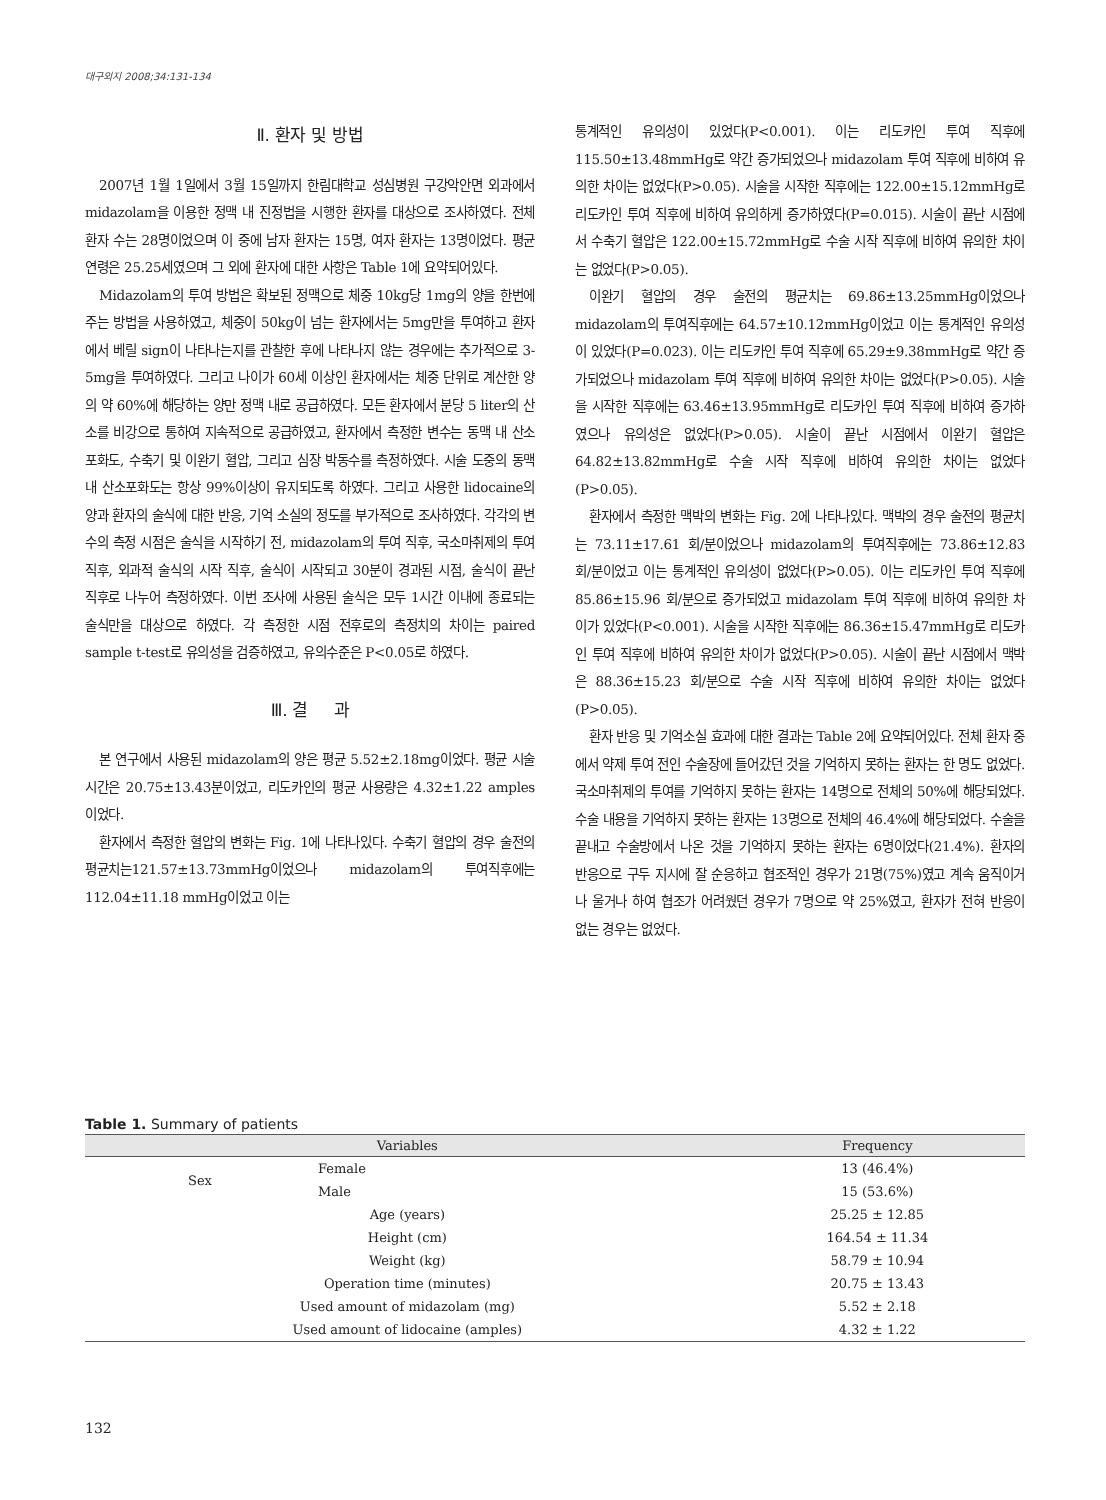대구외지 2008;34:131-134
Ⅱ. 환자 및 방법
2007년 1월 1일에서 3월 15일까지 한림대학교 성심병원 구강악안면 외과에서 midazolam을 이용한 정맥 내 진정법을 시행한 환자를 대상으로 조사하였다. 전체 환자 수는 28명이었으며 이 중에 남자 환자는 15명, 여자 환자는 13명이었다. 평균 연령은 25.25세였으며 그 외에 환자에 대한 사항은 Table 1에 요약되어있다.
Midazolam의 투여 방법은 확보된 정맥으로 체중 10kg당 1mg의 양을 한번에 주는 방법을 사용하였고, 체중이 50kg이 넘는 환자에서는 5mg만을 투여하고 환자에서 베릴 sign이 나타나는지를 관찰한 후에 나타나지 않는 경우에는 추가적으로 3-5mg을 투여하였다. 그리고 나이가 60세 이상인 환자에서는 체중 단위로 계산한 양의 약 60%에 해당하는 양만 정맥 내로 공급하였다. 모든 환자에서 분당 5 liter의 산소를 비강으로 통하여 지속적으로 공급하였고, 환자에서 측정한 변수는 동맥 내 산소포화도, 수축기 및 이완기 혈압, 그리고 심장 박동수를 측정하였다. 시술 도중의 동맥 내 산소포화도는 항상 99%이상이 유지되도록 하였다. 그리고 사용한 lidocaine의 양과 환자의 술식에 대한 반응, 기억 소실의 정도를 부가적으로 조사하였다. 각각의 변수의 측정 시점은 술식을 시작하기 전, midazolam의 투여 직후, 국소마취제의 투여 직후, 외과적 술식의 시작 직후, 술식이 시작되고 30분이 경과된 시점, 술식이 끝난 직후로 나누어 측정하였다. 이번 조사에 사용된 술식은 모두 1시간 이내에 종료되는 술식만을 대상으로 하였다. 각 측정한 시점 전후로의 측정치의 차이는 paired sample t-test로 유의성을 검증하였고, 유의수준은 P<0.05로 하였다.
Ⅲ. 결 과
본 연구에서 사용된 midazolam의 양은 평균 5.52±2.18mg이었다. 평균 시술 시간은 20.75±13.43분이었고, 리도카인의 평균 사용량은 4.32±1.22 amples이었다.
환자에서 측정한 혈압의 변화는 Fig. 1에 나타나있다. 수축기 혈압의 경우 술전의 평균치는121.57±13.73mmHg이었으나 midazolam의 투여직후에는 112.04±11.18 mmHg이었고 이는
통계적인 유의성이 있었다(P<0.001). 이는 리도카인 투여 직후에 115.50±13.48mmHg로 약간 증가되었으나 midazolam 투여 직후에 비하여 유의한 차이는 없었다(P>0.05). 시술을 시작한 직후에는 122.00±15.12mmHg로 리도카인 투여 직후에 비하여 유의하게 증가하였다(P=0.015). 시술이 끝난 시점에서 수축기 혈압은 122.00±15.72mmHg로 수술 시작 직후에 비하여 유의한 차이는 없었다(P>0.05).
이완기 혈압의 경우 술전의 평균치는 69.86±13.25mmHg이었으나 midazolam의 투여직후에는 64.57±10.12mmHg이었고 이는 통계적인 유의성이 있었다(P=0.023). 이는 리도카인 투여 직후에 65.29±9.38mmHg로 약간 증가되었으나 midazolam 투여 직후에 비하여 유의한 차이는 없었다(P>0.05). 시술을 시작한 직후에는 63.46±13.95mmHg로 리도카인 투여 직후에 비하여 증가하였으나 유의성은 없었다(P>0.05). 시술이 끝난 시점에서 이완기 혈압은 64.82±13.82mmHg로 수술 시작 직후에 비하여 유의한 차이는 없었다(P>0.05).
환자에서 측정한 맥박의 변화는 Fig. 2에 나타나있다. 맥박의 경우 술전의 평균치는 73.11±17.61 회/분이었으나 midazolam의 투여직후에는 73.86±12.83 회/분이었고 이는 통계적인 유의성이 없었다(P>0.05). 이는 리도카인 투여 직후에 85.86±15.96 회/분으로 증가되었고 midazolam 투여 직후에 비하여 유의한 차이가 있었다(P<0.001). 시술을 시작한 직후에는 86.36±15.47mmHg로 리도카인 투여 직후에 비하여 유의한 차이가 없었다(P>0.05). 시술이 끝난 시점에서 맥박은 88.36±15.23 회/분으로 수술 시작 직후에 비하여 유의한 차이는 없었다 (P>0.05).
환자 반응 및 기억소실 효과에 대한 결과는 Table 2에 요약되어있다. 전체 환자 중에서 약제 투여 전인 수술장에 들어갔던 것을 기억하지 못하는 환자는 한 명도 없었다. 국소마취제의 투여를 기억하지 못하는 환자는 14명으로 전체의 50%에 해당되었다. 수술 내용을 기억하지 못하는 환자는 13명으로 전체의 46.4%에 해당되었다. 수술을 끝내고 수술방에서 나온 것을 기억하지 못하는 환자는 6명이었다(21.4%). 환자의 반응으로 구두 지시에 잘 순응하고 협조적인 경우가 21명(75%)였고 계속 움직이거나 울거나 하여 협조가 어려웠던 경우가 7명으로 약 25%였고, 환자가 전혀 반응이 없는 경우는 없었다.
Table 1. Summary of patients
| Variables | | Frequency |
| --- | --- | --- |
| Sex | Female | 13 (46.4%) |
| | Male | 15 (53.6%) |
| Age (years) | | 25.25 ± 12.85 |
| Height (cm) | | 164.54 ± 11.34 |
| Weight (kg) | | 58.79 ± 10.94 |
| Operation time (minutes) | | 20.75 ± 13.43 |
| Used amount of midazolam (mg) | | 5.52 ± 2.18 |
| Used amount of lidocaine (amples) | | 4.32 ± 1.22 |
132